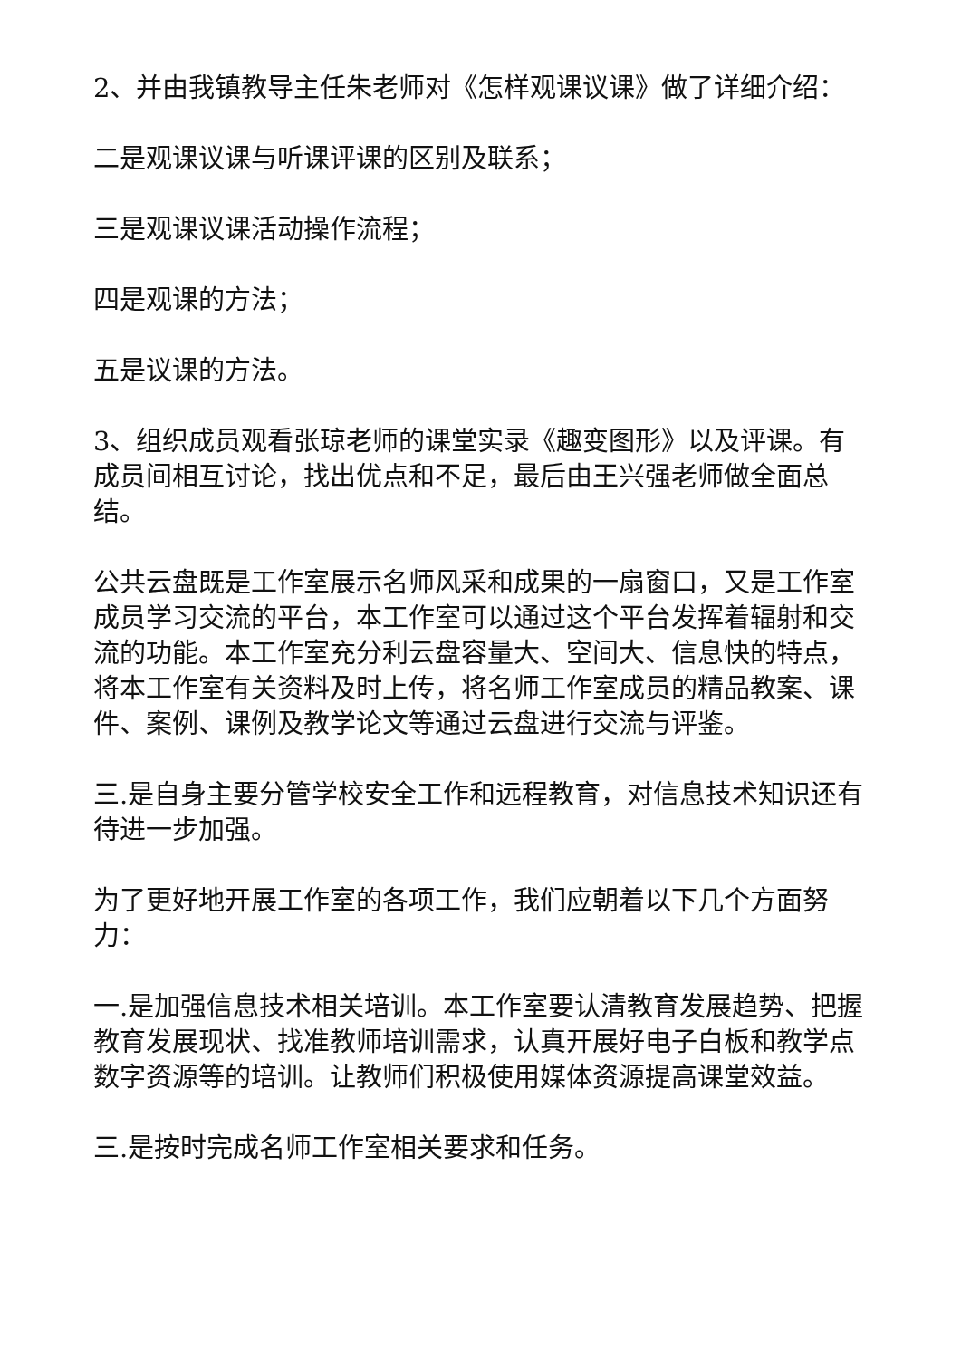2、并由我镇教导主任朱老师对《怎样观课议课》做了详细介绍：
二是观课议课与听课评课的区别及联系；
三是观课议课活动操作流程；
四是观课的方法；
五是议课的方法。
3、组织成员观看张琼老师的课堂实录《趣变图形》以及评课。有成员间相互讨论，找出优点和不足，最后由王兴强老师做全面总结。
公共云盘既是工作室展示名师风采和成果的一扇窗口，又是工作室成员学习交流的平台，本工作室可以通过这个平台发挥着辐射和交流的功能。本工作室充分利云盘容量大、空间大、信息快的特点，将本工作室有关资料及时上传，将名师工作室成员的精品教案、课件、案例、课例及教学论文等通过云盘进行交流与评鉴。
三.是自身主要分管学校安全工作和远程教育，对信息技术知识还有待进一步加强。
为了更好地开展工作室的各项工作，我们应朝着以下几个方面努力：
一.是加强信息技术相关培训。本工作室要认清教育发展趋势、把握教育发展现状、找准教师培训需求，认真开展好电子白板和教学点数字资源等的培训。让教师们积极使用媒体资源提高课堂效益。
三.是按时完成名师工作室相关要求和任务。